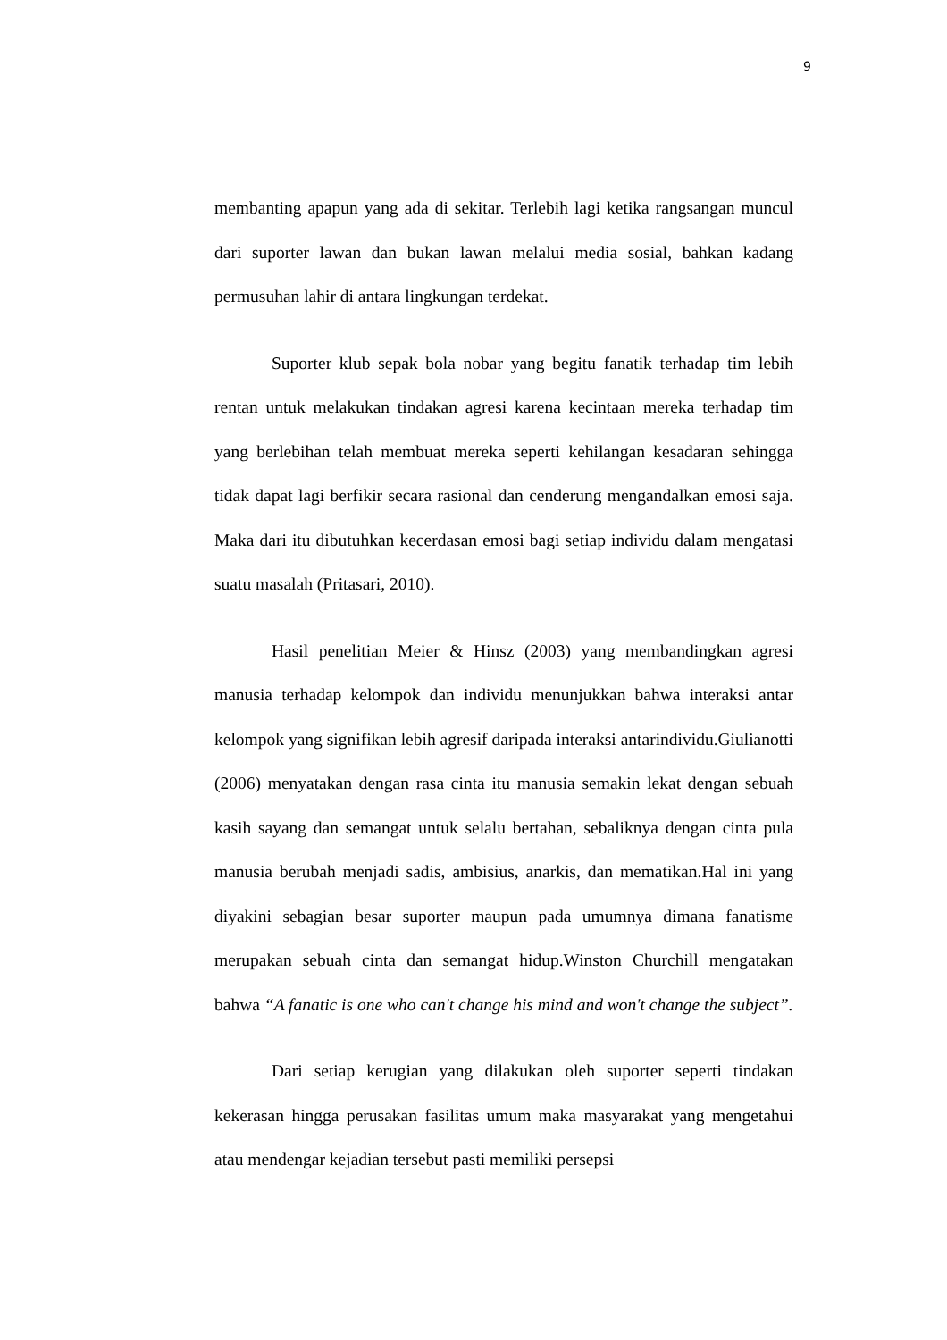9
membanting apapun yang ada di sekitar. Terlebih lagi ketika rangsangan muncul dari suporter lawan dan bukan lawan melalui media sosial, bahkan kadang permusuhan lahir di antara lingkungan terdekat.
Suporter klub sepak bola nobar yang begitu fanatik terhadap tim lebih rentan untuk melakukan tindakan agresi karena kecintaan mereka terhadap tim yang berlebihan telah membuat mereka seperti kehilangan kesadaran sehingga tidak dapat lagi berfikir secara rasional dan cenderung mengandalkan emosi saja. Maka dari itu dibutuhkan kecerdasan emosi bagi setiap individu dalam mengatasi suatu masalah (Pritasari, 2010).
Hasil penelitian Meier & Hinsz (2003) yang membandingkan agresi manusia terhadap kelompok dan individu menunjukkan bahwa interaksi antar kelompok yang signifikan lebih agresif daripada interaksi antarindividu.Giulianotti (2006) menyatakan dengan rasa cinta itu manusia semakin lekat dengan sebuah kasih sayang dan semangat untuk selalu bertahan, sebaliknya dengan cinta pula manusia berubah menjadi sadis, ambisius, anarkis, dan mematikan.Hal ini yang diyakini sebagian besar suporter maupun pada umumnya dimana fanatisme merupakan sebuah cinta dan semangat hidup.Winston Churchill mengatakan bahwa “A fanatic is one who can't change his mind and won't change the subject”.
Dari setiap kerugian yang dilakukan oleh suporter seperti tindakan kekerasan hingga perusakan fasilitas umum maka masyarakat yang mengetahui atau mendengar kejadian tersebut pasti memiliki persepsi